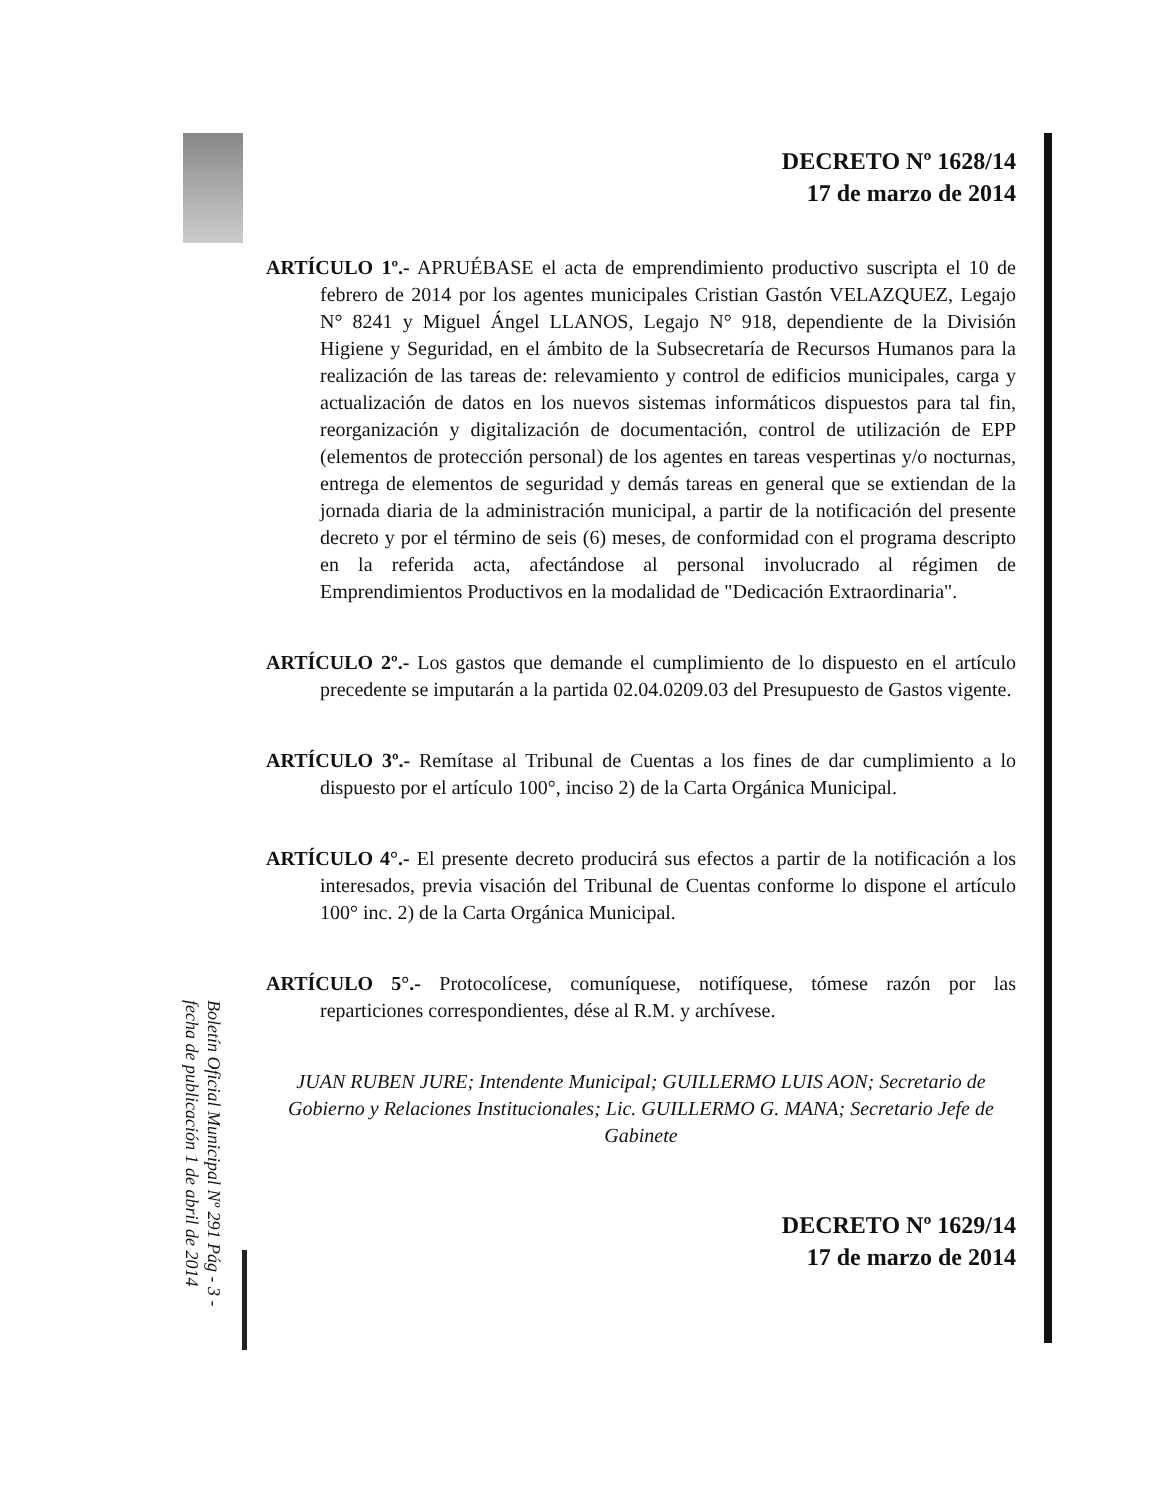Boletín Oficial Municipal Nº 291 Pág - 3 - fecha de publicación 1 de abril de 2014
DECRETO Nº 1628/14
17 de marzo de 2014
ARTÍCULO 1º.- APRUÉBASE el acta de emprendimiento productivo suscripta el 10 de febrero de 2014 por los agentes municipales Cristian Gastón VELAZQUEZ, Legajo N° 8241 y Miguel Ángel LLANOS, Legajo N° 918, dependiente de la División Higiene y Seguridad, en el ámbito de la Subsecretaría de Recursos Humanos para la realización de las tareas de: relevamiento y control de edificios municipales, carga y actualización de datos en los nuevos sistemas informáticos dispuestos para tal fin, reorganización y digitalización de documentación, control de utilización de EPP (elementos de protección personal) de los agentes en tareas vespertinas y/o nocturnas, entrega de elementos de seguridad y demás tareas en general que se extiendan de la jornada diaria de la administración municipal, a partir de la notificación del presente decreto y por el término de seis (6) meses, de conformidad con el programa descripto en la referida acta, afectándose al personal involucrado al régimen de Emprendimientos Productivos en la modalidad de "Dedicación Extraordinaria".
ARTÍCULO 2º.- Los gastos que demande el cumplimiento de lo dispuesto en el artículo precedente se imputarán a la partida 02.04.0209.03 del Presupuesto de Gastos vigente.
ARTÍCULO 3º.- Remítase al Tribunal de Cuentas a los fines de dar cumplimiento a lo dispuesto por el artículo 100°, inciso 2) de la Carta Orgánica Municipal.
ARTÍCULO 4°.- El presente decreto producirá sus efectos a partir de la notificación a los interesados, previa visación del Tribunal de Cuentas conforme lo dispone el artículo 100° inc. 2) de la Carta Orgánica Municipal.
ARTÍCULO 5°.- Protocolícese, comuníquese, notifíquese, tómese razón por las reparticiones correspondientes, dése al R.M. y archívese.
JUAN RUBEN JURE; Intendente Municipal; GUILLERMO LUIS AON; Secretario de Gobierno y Relaciones Institucionales; Lic. GUILLERMO G. MANA; Secretario Jefe de Gabinete
DECRETO Nº 1629/14
17 de marzo de 2014